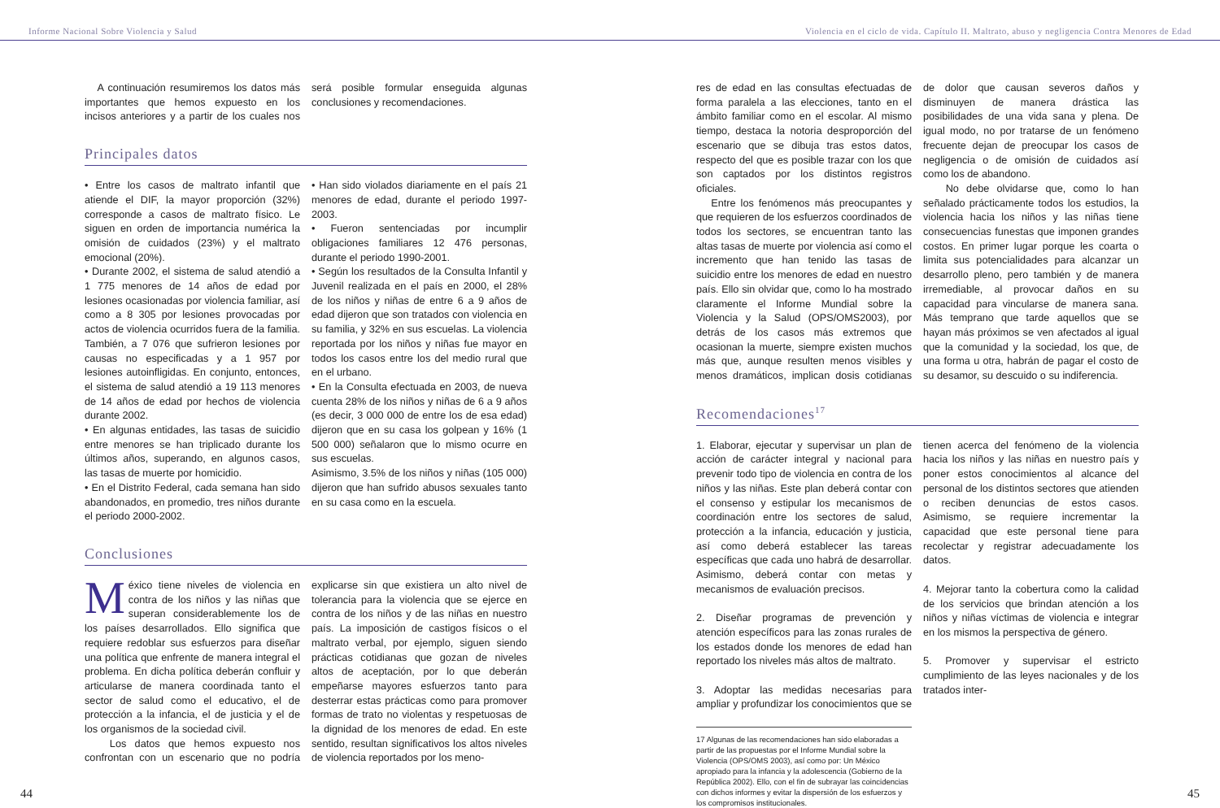Informe Nacional Sobre Violencia y Salud Violencia en el ciclo de vida. Capítulo II. Maltrato, abuso y negligencia Contra Menores de Edad
A continuación resumiremos los datos más importantes que hemos expuesto en los incisos anteriores y a partir de los cuales nos será posible formular enseguida algunas conclusiones y recomendaciones.
Principales datos
• Entre los casos de maltrato infantil que atiende el DIF, la mayor proporción (32%) corresponde a casos de maltrato físico. Le siguen en orden de importancia numérica la omisión de cuidados (23%) y el maltrato emocional (20%).
• Durante 2002, el sistema de salud atendió a 1 775 menores de 14 años de edad por lesiones ocasionadas por violencia familiar, así como a 8 305 por lesiones provocadas por actos de violencia ocurridos fuera de la familia. También, a 7 076 que sufrieron lesiones por causas no especificadas y a 1 957 por lesiones autoinfligidas. En conjunto, entonces, el sistema de salud atendió a 19 113 menores de 14 años de edad por hechos de violencia durante 2002.
• En algunas entidades, las tasas de suicidio entre menores se han triplicado durante los últimos años, superando, en algunos casos, las tasas de muerte por homicidio.
• En el Distrito Federal, cada semana han sido abandonados, en promedio, tres niños durante el periodo 2000-2002.
• Han sido violados diariamente en el país 21 menores de edad, durante el periodo 1997-2003.
• Fueron sentenciadas por incumplir obligaciones familiares 12 476 personas, durante el periodo 1990-2001.
• Según los resultados de la Consulta Infantil y Juvenil realizada en el país en 2000, el 28% de los niños y niñas de entre 6 a 9 años de edad dijeron que son tratados con violencia en su familia, y 32% en sus escuelas. La violencia reportada por los niños y niñas fue mayor en todos los casos entre los del medio rural que en el urbano.
• En la Consulta efectuada en 2003, de nueva cuenta 28% de los niños y niñas de 6 a 9 años (es decir, 3 000 000 de entre los de esa edad) dijeron que en su casa los golpean y 16% (1 500 000) señalaron que lo mismo ocurre en sus escuelas.
Asimismo, 3.5% de los niños y niñas (105 000) dijeron que han sufrido abusos sexuales tanto en su casa como en la escuela.
Conclusiones
México tiene niveles de violencia en contra de los niños y las niñas que superan considerablemente los de los países desarrollados. Ello significa que requiere redoblar sus esfuerzos para diseñar una política que enfrente de manera integral el problema. En dicha política deberán confluir y articularse de manera coordinada tanto el sector de salud como el educativo, el de protección a la infancia, el de justicia y el de los organismos de la sociedad civil.
Los datos que hemos expuesto nos confrontan con un escenario que no podría explicarse sin que existiera un alto nivel de tolerancia para la violencia que se ejerce en contra de los niños y de las niñas en nuestro país. La imposición de castigos físicos o el maltrato verbal, por ejemplo, siguen siendo prácticas cotidianas que gozan de niveles altos de aceptación, por lo que deberán empeñarse mayores esfuerzos tanto para desterrar estas prácticas como para promover formas de trato no violentas y respetuosas de la dignidad de los menores de edad. En este sentido, resultan significativos los altos niveles de violencia reportados por los meno-
44
res de edad en las consultas efectuadas de forma paralela a las elecciones, tanto en el ámbito familiar como en el escolar. Al mismo tiempo, destaca la notoria desproporción del escenario que se dibuja tras estos datos, respecto del que es posible trazar con los que son captados por los distintos registros oficiales.
Entre los fenómenos más preocupantes y que requieren de los esfuerzos coordinados de todos los sectores, se encuentran tanto las altas tasas de muerte por violencia así como el incremento que han tenido las tasas de suicidio entre los menores de edad en nuestro país. Ello sin olvidar que, como lo ha mostrado claramente el Informe Mundial sobre la Violencia y la Salud (OPS/OMS2003), por detrás de los casos más extremos que ocasionan la muerte, siempre existen muchos más que, aunque resulten menos visibles y menos dramáticos, implican dosis cotidianas de dolor que causan severos daños y disminuyen de manera drástica las posibilidades de una vida sana y plena. De igual modo, no por tratarse de un fenómeno frecuente dejan de preocupar los casos de negligencia o de omisión de cuidados así como los de abandono.
No debe olvidarse que, como lo han señalado prácticamente todos los estudios, la violencia hacia los niños y las niñas tiene consecuencias funestas que imponen grandes costos. En primer lugar porque les coarta o limita sus potencialidades para alcanzar un desarrollo pleno, pero también y de manera irremediable, al provocar daños en su capacidad para vincularse de manera sana. Más temprano que tarde aquellos que se hayan más próximos se ven afectados al igual que la comunidad y la sociedad, los que, de una forma u otra, habrán de pagar el costo de su desamor, su descuido o su indiferencia.
Recomendaciones<sup>17</sup>
1. Elaborar, ejecutar y supervisar un plan de acción de carácter integral y nacional para prevenir todo tipo de violencia en contra de los niños y las niñas. Este plan deberá contar con el consenso y estipular los mecanismos de coordinación entre los sectores de salud, protección a la infancia, educación y justicia, así como deberá establecer las tareas específicas que cada uno habrá de desarrollar. Asimismo, deberá contar con metas y mecanismos de evaluación precisos.
2. Diseñar programas de prevención y atención específicos para las zonas rurales de los estados donde los menores de edad han reportado los niveles más altos de maltrato.
3. Adoptar las medidas necesarias para ampliar y profundizar los conocimientos que se tienen acerca del fenómeno de la violencia hacia los niños y las niñas en nuestro país y poner estos conocimientos al alcance del personal de los distintos sectores que atienden o reciben denuncias de estos casos. Asimismo, se requiere incrementar la capacidad que este personal tiene para recolectar y registrar adecuadamente los datos.
4. Mejorar tanto la cobertura como la calidad de los servicios que brindan atención a los niños y niñas víctimas de violencia e integrar en los mismos la perspectiva de género.
5. Promover y supervisar el estricto cumplimiento de las leyes nacionales y de los tratados inter-
17 Algunas de las recomendaciones han sido elaboradas a partir de las propuestas por el Informe Mundial sobre la Violencia (OPS/OMS 2003), así como por: Un México apropiado para la infancia y la adolescencia (Gobierno de la República 2002). Ello, con el fin de subrayar las coincidencias con dichos informes y evitar la dispersión de los esfuerzos y los compromisos institucionales.
45